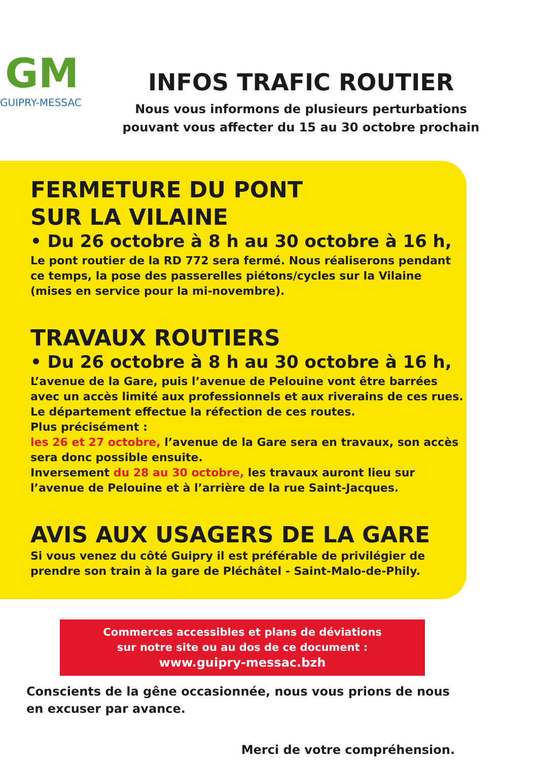GM
GUIPRY-MESSAC
INFOS TRAFIC ROUTIER
Nous vous informons de plusieurs perturbations
pouvant vous affecter du 15 au 30 octobre prochain
FERMETURE DU PONT
SUR LA VILAINE
• Du 26 octobre à 8 h au 30 octobre à 16 h,
Le pont routier de la RD 772 sera fermé. Nous réaliserons pendant ce temps, la pose des passerelles piétons/cycles sur la Vilaine (mises en service pour la mi-novembre).
TRAVAUX ROUTIERS
• Du 26 octobre à 8 h au 30 octobre à 16 h,
L’avenue de la Gare, puis l’avenue de Pelouine vont être barrées avec un accès limité aux professionnels et aux riverains de ces rues.
Le département effectue la réfection de ces routes.
Plus précisément :
les 26 et 27 octobre, l’avenue de la Gare sera en travaux, son accès sera donc possible ensuite.
Inversement du 28 au 30 octobre, les travaux auront lieu sur l’avenue de Pelouine et à l’arrière de la rue Saint-Jacques.
AVIS AUX USAGERS DE LA GARE
Si vous venez du côté Guipry il est préférable de privilégier de prendre son train à la gare de Pléchâtel - Saint-Malo-de-Phily.
Commerces accessibles et plans de déviations
sur notre site ou au dos de ce document :
www.guipry-messac.bzh
Conscients de la gêne occasionnée, nous vous prions de nous
en excuser par avance.
Merci de votre compréhension.